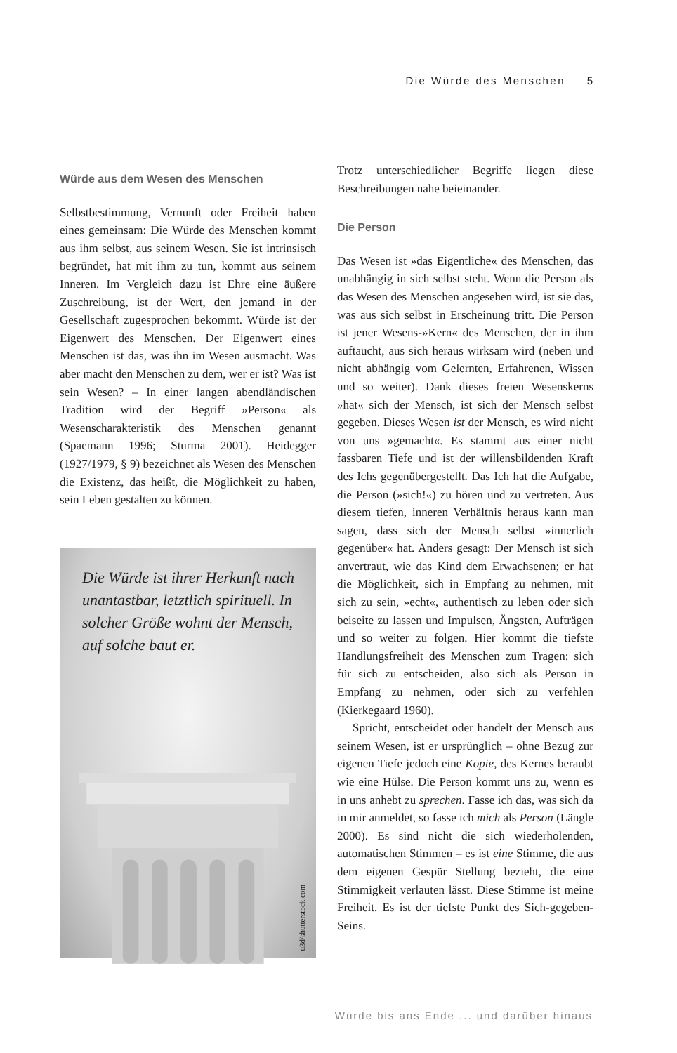Die Würde des Menschen 5
Würde aus dem Wesen des Menschen
Selbstbestimmung, Vernunft oder Freiheit haben eines gemeinsam: Die Würde des Menschen kommt aus ihm selbst, aus seinem Wesen. Sie ist intrinsisch begründet, hat mit ihm zu tun, kommt aus seinem Inneren. Im Vergleich dazu ist Ehre eine äußere Zuschreibung, ist der Wert, den jemand in der Gesellschaft zugesprochen bekommt. Würde ist der Eigenwert des Menschen. Der Eigenwert eines Menschen ist das, was ihn im Wesen ausmacht. Was aber macht den Menschen zu dem, wer er ist? Was ist sein Wesen? – In einer langen abendländischen Tradition wird der Begriff »Person« als Wesenscharakteristik des Menschen genannt (Spaemann 1996; Sturma 2001). Heidegger (1927/1979, § 9) bezeichnet als Wesen des Menschen die Existenz, das heißt, die Möglichkeit zu haben, sein Leben gestalten zu können.
Die Würde ist ihrer Herkunft nach unantastbar, letztlich spirituell. In solcher Größe wohnt der Mensch, auf solche baut er.
u3d/shutterstock.com
Trotz unterschiedlicher Begriffe liegen diese Beschreibungen nahe beieinander.
Die Person
Das Wesen ist »das Eigentliche« des Menschen, das unabhängig in sich selbst steht. Wenn die Person als das Wesen des Menschen angesehen wird, ist sie das, was aus sich selbst in Erscheinung tritt. Die Person ist jener Wesens-»Kern« des Menschen, der in ihm auftaucht, aus sich heraus wirksam wird (neben und nicht abhängig vom Gelernten, Erfahrenen, Wissen und so weiter). Dank dieses freien Wesenskerns »hat« sich der Mensch, ist sich der Mensch selbst gegeben. Dieses Wesen ist der Mensch, es wird nicht von uns »gemacht«. Es stammt aus einer nicht fassbaren Tiefe und ist der willensbildenden Kraft des Ichs gegenübergestellt. Das Ich hat die Aufgabe, die Person (»sich!«) zu hören und zu vertreten. Aus diesem tiefen, inneren Verhältnis heraus kann man sagen, dass sich der Mensch selbst »innerlich gegenüber« hat. Anders gesagt: Der Mensch ist sich anvertraut, wie das Kind dem Erwachsenen; er hat die Möglichkeit, sich in Empfang zu nehmen, mit sich zu sein, »echt«, authentisch zu leben oder sich beiseite zu lassen und Impulsen, Ängsten, Aufträgen und so weiter zu folgen. Hier kommt die tiefste Handlungsfreiheit des Menschen zum Tragen: sich für sich zu entscheiden, also sich als Person in Empfang zu nehmen, oder sich zu verfehlen (Kierkegaard 1960).
Spricht, entscheidet oder handelt der Mensch aus seinem Wesen, ist er ursprünglich – ohne Bezug zur eigenen Tiefe jedoch eine Kopie, des Kernes beraubt wie eine Hülse. Die Person kommt uns zu, wenn es in uns anhebt zu sprechen. Fasse ich das, was sich da in mir anmeldet, so fasse ich mich als Person (Längle 2000). Es sind nicht die sich wiederholenden, automatischen Stimmen – es ist eine Stimme, die aus dem eigenen Gespür Stellung bezieht, die eine Stimmigkeit verlauten lässt. Diese Stimme ist meine Freiheit. Es ist der tiefste Punkt des Sich-gegeben-Seins.
Würde bis ans Ende ... und darüber hinaus